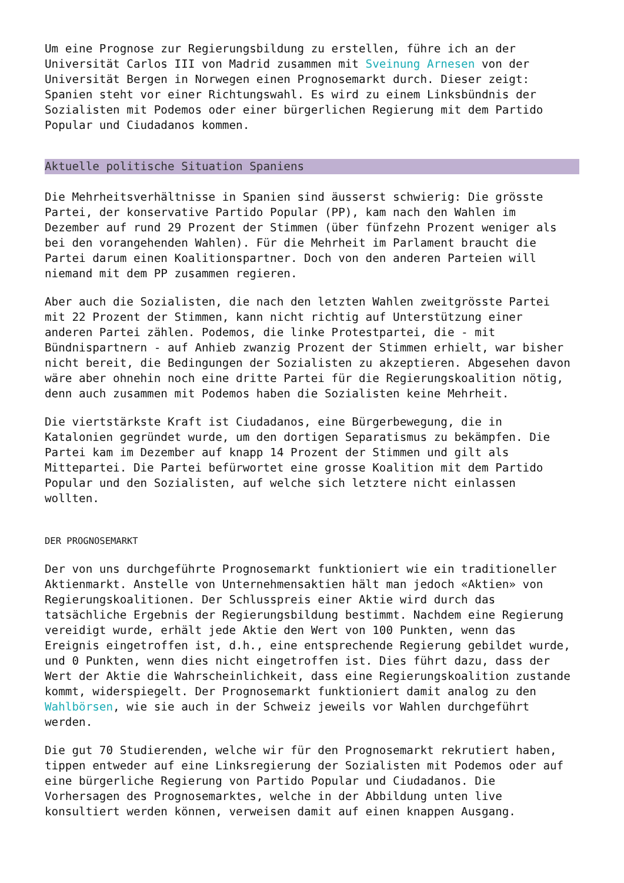Um eine Prognose zur Regierungsbildung zu erstellen, führe ich an der Universität Carlos III von Madrid zusammen mit Sveinung Arnesen von der Universität Bergen in Norwegen einen Prognosemarkt durch. Dieser zeigt: Spanien steht vor einer Richtungswahl. Es wird zu einem Linksbündnis der Sozialisten mit Podemos oder einer bürgerlichen Regierung mit dem Partido Popular und Ciudadanos kommen.
Aktuelle politische Situation Spaniens
Die Mehrheitsverhältnisse in Spanien sind äusserst schwierig: Die grösste Partei, der konservative Partido Popular (PP), kam nach den Wahlen im Dezember auf rund 29 Prozent der Stimmen (über fünfzehn Prozent weniger als bei den vorangehenden Wahlen). Für die Mehrheit im Parlament braucht die Partei darum einen Koalitionspartner. Doch von den anderen Parteien will niemand mit dem PP zusammen regieren.
Aber auch die Sozialisten, die nach den letzten Wahlen zweitgrösste Partei mit 22 Prozent der Stimmen, kann nicht richtig auf Unterstützung einer anderen Partei zählen. Podemos, die linke Protestpartei, die - mit Bündnispartnern - auf Anhieb zwanzig Prozent der Stimmen erhielt, war bisher nicht bereit, die Bedingungen der Sozialisten zu akzeptieren. Abgesehen davon wäre aber ohnehin noch eine dritte Partei für die Regierungskoalition nötig, denn auch zusammen mit Podemos haben die Sozialisten keine Mehrheit.
Die viertstärkste Kraft ist Ciudadanos, eine Bürgerbewegung, die in Katalonien gegründet wurde, um den dortigen Separatismus zu bekämpfen. Die Partei kam im Dezember auf knapp 14 Prozent der Stimmen und gilt als Mittepartei. Die Partei befürwortet eine grosse Koalition mit dem Partido Popular und den Sozialisten, auf welche sich letztere nicht einlassen wollten.
DER PROGNOSEMARKT
Der von uns durchgeführte Prognosemarkt funktioniert wie ein traditioneller Aktienmarkt. Anstelle von Unternehmensaktien hält man jedoch «Aktien» von Regierungskoalitionen. Der Schlusspreis einer Aktie wird durch das tatsächliche Ergebnis der Regierungsbildung bestimmt. Nachdem eine Regierung vereidigt wurde, erhält jede Aktie den Wert von 100 Punkten, wenn das Ereignis eingetroffen ist, d.h., eine entsprechende Regierung gebildet wurde, und 0 Punkten, wenn dies nicht eingetroffen ist. Dies führt dazu, dass der Wert der Aktie die Wahrscheinlichkeit, dass eine Regierungskoalition zustande kommt, widerspiegelt. Der Prognosemarkt funktioniert damit analog zu den Wahlbörsen, wie sie auch in der Schweiz jeweils vor Wahlen durchgeführt werden.
Die gut 70 Studierenden, welche wir für den Prognosemarkt rekrutiert haben, tippen entweder auf eine Linksregierung der Sozialisten mit Podemos oder auf eine bürgerliche Regierung von Partido Popular und Ciudadanos. Die Vorhersagen des Prognosemarktes, welche in der Abbildung unten live konsultiert werden können, verweisen damit auf einen knappen Ausgang.